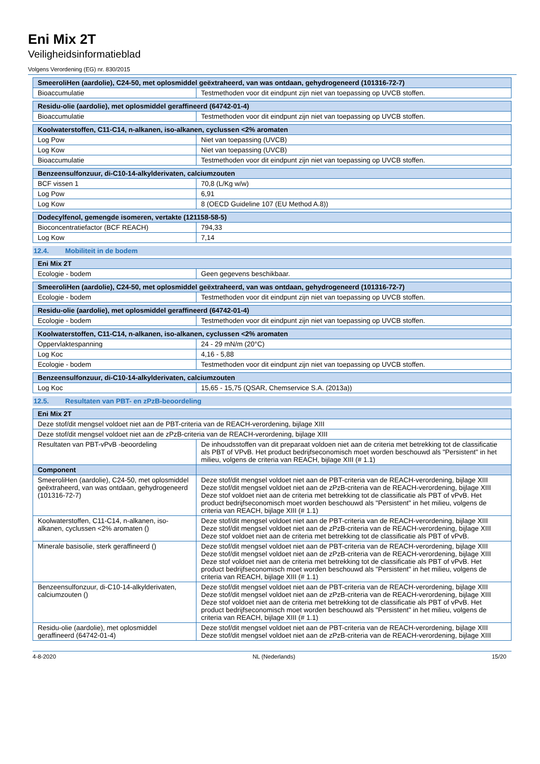Eni Mix 2T
Veiligheidsinformatieblad
Volgens Verordening (EG) nr. 830/2015
| SmeeroliHen (aardolie), C24-50, met oplosmiddel geëxtraheerd, van was ontdaan, gehydrogeneerd (101316-72-7) | |
| --- | --- |
| Bioaccumulatie | Testmethoden voor dit eindpunt zijn niet van toepassing op UVCB stoffen. |
| Residu-olie (aardolie), met oplosmiddel geraffineerd (64742-01-4) | |
| --- | --- |
| Bioaccumulatie | Testmethoden voor dit eindpunt zijn niet van toepassing op UVCB stoffen. |
| Koolwaterstoffen, C11-C14, n-alkanen, iso-alkanen, cyclussen <2% aromaten | |
| --- | --- |
| Log Pow | Niet van toepassing (UVCB) |
| Log Kow | Niet van toepassing (UVCB) |
| Bioaccumulatie | Testmethoden voor dit eindpunt zijn niet van toepassing op UVCB stoffen. |
| Benzeensulfonzuur, di-C10-14-alkylderivaten, calciumzouten | |
| --- | --- |
| BCF vissen 1 | 70,8 (L/Kg w/w) |
| Log Pow | 6,91 |
| Log Kow | 8 (OECD Guideline 107 (EU Method A.8)) |
| Dodecylfenol, gemengde isomeren, vertakte (121158-58-5) | |
| --- | --- |
| Bioconcentratiefactor (BCF REACH) | 794,33 |
| Log Kow | 7,14 |
12.4. Mobiliteit in de bodem
| Eni Mix 2T | |
| --- | --- |
| Ecologie - bodem | Geen gegevens beschikbaar. |
| SmeeroliHen (aardolie), C24-50, met oplosmiddel geëxtraheerd, van was ontdaan, gehydrogeneerd (101316-72-7) | |
| --- | --- |
| Ecologie - bodem | Testmethoden voor dit eindpunt zijn niet van toepassing op UVCB stoffen. |
| Residu-olie (aardolie), met oplosmiddel geraffineerd (64742-01-4) | |
| --- | --- |
| Ecologie - bodem | Testmethoden voor dit eindpunt zijn niet van toepassing op UVCB stoffen. |
| Koolwaterstoffen, C11-C14, n-alkanen, iso-alkanen, cyclussen <2% aromaten | |
| --- | --- |
| Oppervlaktespanning | 24 - 29 mN/m (20°C) |
| Log Koc | 4,16 - 5,88 |
| Ecologie - bodem | Testmethoden voor dit eindpunt zijn niet van toepassing op UVCB stoffen. |
| Benzeensulfonzuur, di-C10-14-alkylderivaten, calciumzouten | |
| --- | --- |
| Log Koc | 15,65 - 15,75 (QSAR, Chemservice S.A. (2013a)) |
12.5. Resultaten van PBT- en zPzB-beoordeling
| Eni Mix 2T | |
| --- | --- |
| Deze stof/dit mengsel voldoet niet aan de PBT-criteria van de REACH-verordening, bijlage XIII | |
| Deze stof/dit mengsel voldoet niet aan de zPzB-criteria van de REACH-verordening, bijlage XIII | |
| Resultaten van PBT-vPvB -beoordeling | De inhoudsstoffen van dit preparaat voldoen niet aan de criteria met betrekking tot de classificatie als PBT of VPvB. Het product bedrijfseconomisch moet worden beschouwd als "Persistent" in het milieu, volgens de criteria van REACH, bijlage XIII (# 1.1) |
| Component | |
| SmeeroliHen (aardolie), C24-50, met oplosmiddel geëxtraheerd, van was ontdaan, gehydrogeneerd (101316-72-7) | Deze stof/dit mengsel voldoet niet aan de PBT-criteria van de REACH-verordening, bijlage XIII Deze stof/dit mengsel voldoet niet aan de zPzB-criteria van de REACH-verordening, bijlage XIII Deze stof voldoet niet aan de criteria met betrekking tot de classificatie als PBT of vPvB. Het product bedrijfseconomisch moet worden beschouwd als "Persistent" in het milieu, volgens de criteria van REACH, bijlage XIII (# 1.1) |
| Koolwaterstoffen, C11-C14, n-alkanen, iso-alkanen, cyclussen <2% aromaten () | Deze stof/dit mengsel voldoet niet aan de PBT-criteria van de REACH-verordening, bijlage XIII Deze stof/dit mengsel voldoet niet aan de zPzB-criteria van de REACH-verordening, bijlage XIII Deze stof voldoet niet aan de criteria met betrekking tot de classificatie als PBT of vPvB. |
| Minerale basisolie, sterk geraffineerd () | Deze stof/dit mengsel voldoet niet aan de PBT-criteria van de REACH-verordening, bijlage XIII Deze stof/dit mengsel voldoet niet aan de zPzB-criteria van de REACH-verordening, bijlage XIII Deze stof voldoet niet aan de criteria met betrekking tot de classificatie als PBT of vPvB. Het product bedrijfseconomisch moet worden beschouwd als "Persistent" in het milieu, volgens de criteria van REACH, bijlage XIII (# 1.1) |
| Benzeensulfonzuur, di-C10-14-alkylderivaten, calciumzouten () | Deze stof/dit mengsel voldoet niet aan de PBT-criteria van de REACH-verordening, bijlage XIII Deze stof/dit mengsel voldoet niet aan de zPzB-criteria van de REACH-verordening, bijlage XIII Deze stof voldoet niet aan de criteria met betrekking tot de classificatie als PBT of vPvB. Het product bedrijfseconomisch moet worden beschouwd als "Persistent" in het milieu, volgens de criteria van REACH, bijlage XIII (# 1.1) |
| Residu-olie (aardolie), met oplosmiddel geraffineerd (64742-01-4) | Deze stof/dit mengsel voldoet niet aan de PBT-criteria van de REACH-verordening, bijlage XIII Deze stof/dit mengsel voldoet niet aan de zPzB-criteria van de REACH-verordening, bijlage XIII |
4-8-2020 NL (Nederlands) 15/20